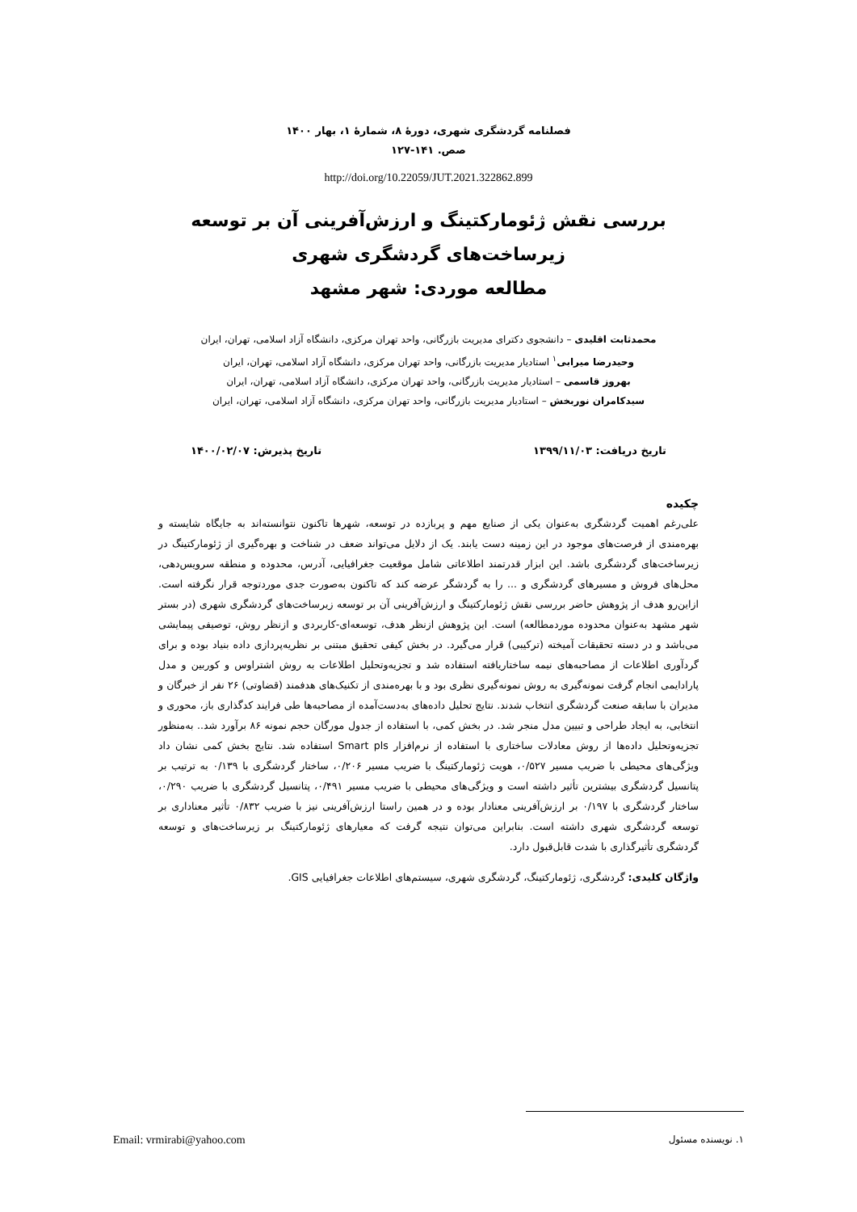فصلنامه گردشگری شهری، دورهٔ ۸، شمارهٔ ۱، بهار ۱۴۰۰
صص. ۱۴۱-۱۲۷
http://doi.org/10.22059/JUT.2021.322862.899
بررسی نقش ژئومارکتینگ و ارزش‌آفرینی آن بر توسعه زیرساخت‌های گردشگری شهری
مطالعه موردی: شهر مشهد
محمدثابت اقلیدی – دانشجوی دکترای مدیریت بازرگانی، واحد تهران مرکزی، دانشگاه آزاد اسلامی، تهران، ایران
وحیدرضا میرابی<sup>۱</sup> استادیار مدیریت بازرگانی، واحد تهران مرکزی، دانشگاه آزاد اسلامی، تهران، ایران
بهروز قاسمی – استادیار مدیریت بازرگانی، واحد تهران مرکزی، دانشگاه آزاد اسلامی، تهران، ایران
سیدکامران نوربخش – استادیار مدیریت بازرگانی، واحد تهران مرکزی، دانشگاه آزاد اسلامی، تهران، ایران
تاریخ دریافت: ۱۳۹۹/۱۱/۰۳ تاریخ پذیرش: ۱۴۰۰/۰۲/۰۷
چکیده
علی‌رغم اهمیت گردشگری به‌عنوان یکی از صنایع مهم و پربازده در توسعه، شهرها تاکنون نتوانسته‌اند به جایگاه شایسته و بهره‌مندی از فرصت‌های موجود در این زمینه دست یابند. یک از دلایل می‌تواند ضعف در شناخت و بهره‌گیری از ژئومارکتینگ در زیرساخت‌های گردشگری باشد. این ابزار قدرتمند اطلاعاتی شامل موقعیت جغرافیایی، آدرس، محدوده و منطقه سرویس‌دهی، محل‌های فروش و مسیرهای گردشگری و ... را به گردشگر عرضه کند که تاکنون به‌صورت جدی موردتوجه قرار نگرفته است. ازاین‌رو هدف از پژوهش حاضر بررسی نقش ژئومارکتینگ و ارزش‌آفرینی آن بر توسعه زیرساخت‌های گردشگری شهری (در بستر شهر مشهد به‌عنوان محدوده موردمطالعه) است. این پژوهش ازنظر هدف، توسعه‌ای-کاربردی و ازنظر روش، توصیفی پیمایشی می‌باشد و در دسته تحقیقات آمیخته (ترکیبی) قرار می‌گیرد. در بخش کیفی تحقیق مبتنی بر نظریه‌پردازی داده بنیاد بوده و برای گردآوری اطلاعات از مصاحبه‌های نیمه ساختاریافته استفاده شد و تجزیه‌وتحلیل اطلاعات به روش اشتراوس و کوربین و مدل پارادایمی انجام گرفت نمونه‌گیری به روش نمونه‌گیری نظری بود و با بهره‌مندی از تکنیک‌های هدفمند (قضاوتی) ۲۶ نفر از خبرگان و مدیران با سابقه صنعت گردشگری انتخاب شدند. نتایج تحلیل داده‌های به‌دست‌آمده از مصاحبه‌ها طی فرایند کدگذاری باز، محوری و انتخابی، به ایجاد طراحی و تبیین مدل منجر شد. در بخش کمی، با استفاده از جدول مورگان حجم نمونه ۸۶ برآورد شد.. به‌منظور تجزیه‌وتحلیل داده‌ها از روش معادلات ساختاری با استفاده از نرم‌افزار Smart pls استفاده شد. نتایج بخش کمی نشان داد ویژگی‌های محیطی با ضریب مسیر ۰/۵۲۷، هویت ژئومارکتینگ با ضریب مسیر ۰/۲۰۶، ساختار گردشگری با ۰/۱۳۹ به ترتیب بر پتانسیل گردشگری بیشترین تأثیر داشته است و ویژگی‌های محیطی با ضریب مسیر ۰/۴۹۱، پتانسیل گردشگری با ضریب ۰/۲۹۰، ساختار گردشگری با ۰/۱۹۷ بر ارزش‌آفرینی معنادار بوده و در همین راستا ارزش‌آفرینی نیز با ضریب ۰/۸۳۲ تأثیر معناداری بر توسعه گردشگری شهری داشته است. بنابراین می‌توان نتیجه گرفت که معیارهای ژئومارکتینگ بر زیرساخت‌های و توسعه گردشگری تأثیرگذاری با شدت قابل‌قبول دارد.
واژگان کلیدی: گردشگری، ژئومارکتینگ، گردشگری شهری، سیستم‌های اطلاعات جغرافیایی GIS.
۱. نویسنده مسئول Email: vrmirabi@yahoo.com